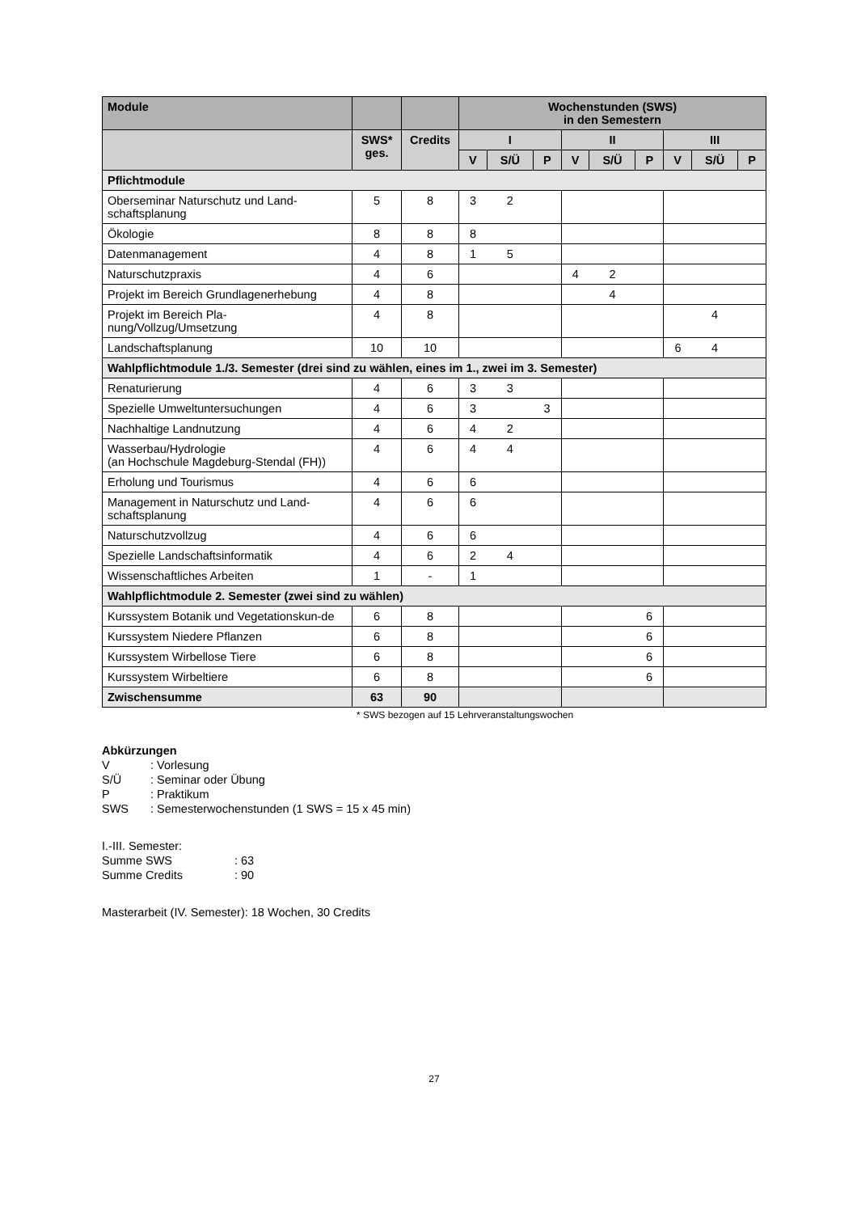| Module | | | Wochenstunden (SWS) in den Semestern | | | | | | | | |
| --- | --- | --- | --- | --- | --- | --- | --- | --- | --- | --- | --- |
| | SWS* ges. | Credits | I | | | II | | | III | | |
| | | | V | S/Ü | P | V | S/Ü | P | V | S/Ü | P |
| Pflichtmodule | | | | | | | | | | | |
| Oberseminar Naturschutz und Land-schaftsplanung | 5 | 8 | 3 | 2 | | | | | | | |
| Ökologie | 8 | 8 | 8 | | | | | | | | |
| Datenmanagement | 4 | 8 | 1 | 5 | | | | | | | |
| Naturschutzpraxis | 4 | 6 | | | | 4 | 2 | | | | |
| Projekt im Bereich Grundlagenerhebung | 4 | 8 | | | | | 4 | | | | |
| Projekt im Bereich Pla-nung/Vollzug/Umsetzung | 4 | 8 | | | | | | | | 4 | |
| Landschaftsplanung | 10 | 10 | | | | | | | 6 | 4 | |
| Wahlpflichtmodule 1./3. Semester (drei sind zu wählen, eines im 1., zwei im 3. Semester) | | | | | | | | | | | |
| Renaturierung | 4 | 6 | 3 | 3 | | | | | | | |
| Spezielle Umweltuntersuchungen | 4 | 6 | 3 | | 3 | | | | | | |
| Nachhaltige Landnutzung | 4 | 6 | 4 | 2 | | | | | | | |
| Wasserbau/Hydrologie (an Hochschule Magdeburg-Stendal (FH)) | 4 | 6 | 4 | 4 | | | | | | | |
| Erholung und Tourismus | 4 | 6 | 6 | | | | | | | | |
| Management in Naturschutz und Land-schaftsplanung | 4 | 6 | 6 | | | | | | | | |
| Naturschutzvollzug | 4 | 6 | 6 | | | | | | | | |
| Spezielle Landschaftsinformatik | 4 | 6 | 2 | 4 | | | | | | | |
| Wissenschaftliches Arbeiten | 1 | - | 1 | | | | | | | | |
| Wahlpflichtmodule 2. Semester (zwei sind zu wählen) | | | | | | | | | | | |
| Kurssystem Botanik und Vegetationskun-de | 6 | 8 | | | | | | 6 | | | |
| Kurssystem Niedere Pflanzen | 6 | 8 | | | | | | 6 | | | |
| Kurssystem Wirbellose Tiere | 6 | 8 | | | | | | 6 | | | |
| Kurssystem Wirbeltiere | 6 | 8 | | | | | | 6 | | | |
| Zwischensumme | 63 | 90 | | | | | | | | | |
* SWS bezogen auf 15 Lehrveranstaltungswochen
Abkürzungen
V: Vorlesung
S/Ü: Seminar oder Übung
P: Praktikum
SWS: Semesterwochenstunden (1 SWS = 15 x 45 min)
I.-III. Semester:
Summe SWS: 63
Summe Credits: 90
Masterarbeit (IV. Semester): 18 Wochen, 30 Credits
27